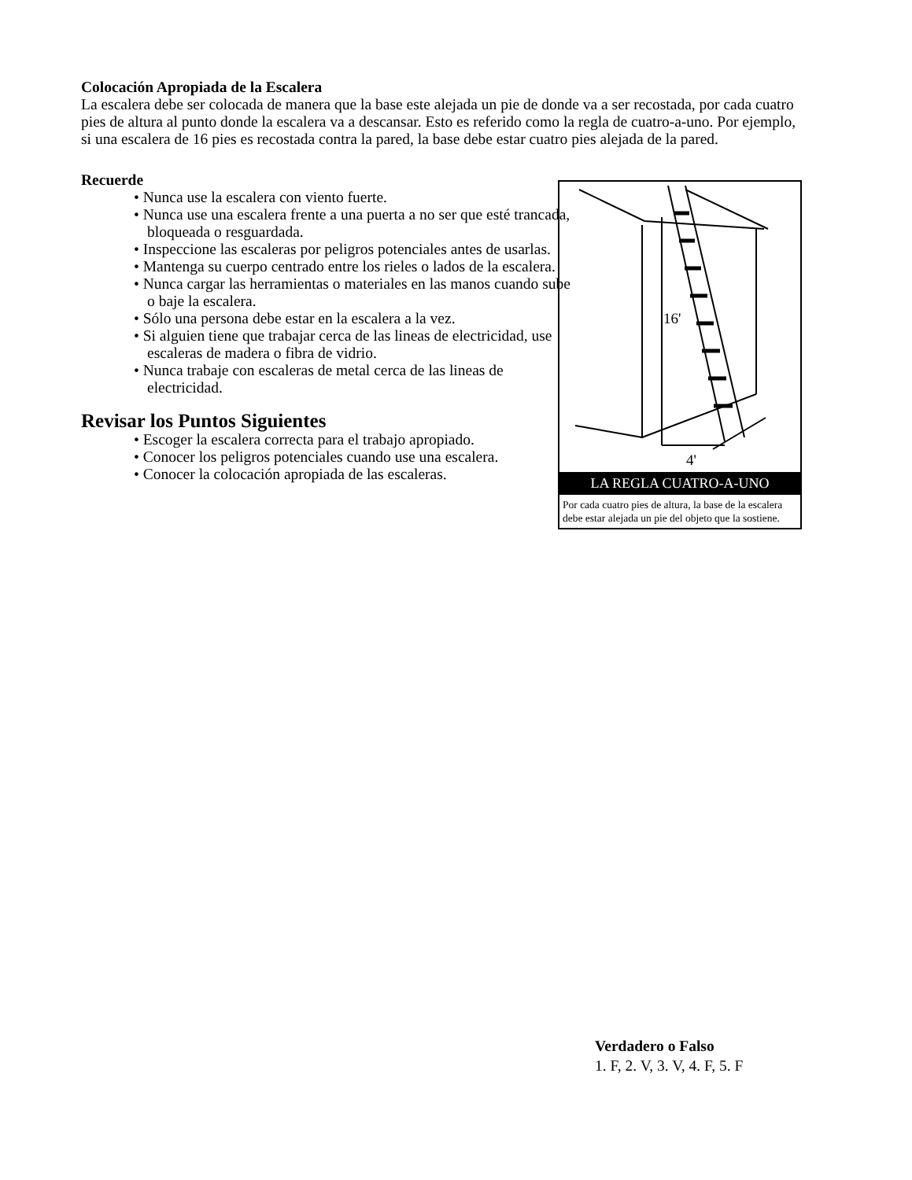Colocación Apropiada de la Escalera
La escalera debe ser colocada de manera que la base este alejada un pie de donde va a ser recostada, por cada cuatro pies de altura al punto donde la escalera va a descansar. Esto es referido como la regla de cuatro-a-uno. Por ejemplo, si una escalera de 16 pies es recostada contra la pared, la base debe estar cuatro pies alejada de la pared.
Recuerde
• Nunca use la escalera con viento fuerte.
• Nunca use una escalera frente a una puerta a no ser que esté trancada, bloqueada o resguardada.
• Inspeccione las escaleras por peligros potenciales antes de usarlas.
• Mantenga su cuerpo centrado entre los rieles o lados de la escalera.
• Nunca cargar las herramientas o materiales en las manos cuando sube o baje la escalera.
• Sólo una persona debe estar en la escalera a la vez.
• Si alguien tiene que trabajar cerca de las lineas de electricidad, use escaleras de madera o fibra de vidrio.
• Nunca trabaje con escaleras de metal cerca de las lineas de electricidad.
Revisar los Puntos Siguientes
• Escoger la escalera correcta para el trabajo apropiado.
• Conocer los peligros potenciales cuando use una escalera.
• Conocer la colocación apropiada de las escaleras.
16'
4'
LA REGLA CUATRO-A-UNO
Por cada cuatro pies de altura, la base de la escalera debe estar alejada un pie del objeto que la sostiene.
Verdadero o Falso
1. F, 2. V, 3. V, 4. F, 5. F